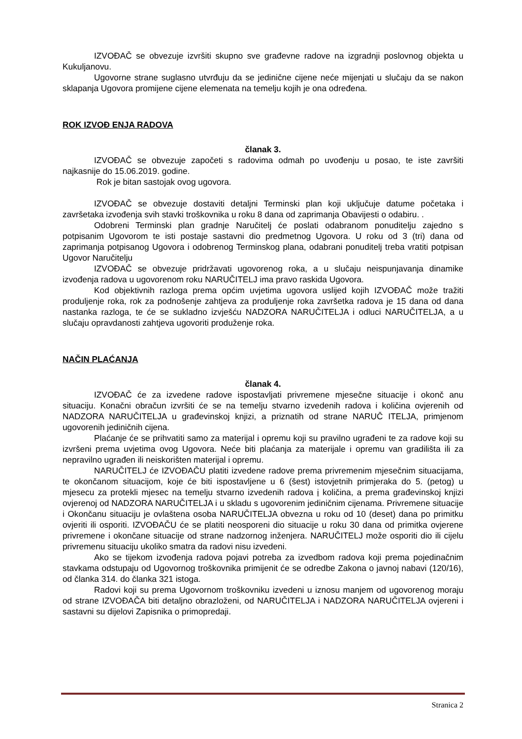IZVOĐAČ se obvezuje izvršiti skupno sve građevne radove na izgradnji poslovnog objekta u Kukuljanovu.
Ugovorne strane suglasno utvrđuju da se jedinične cijene neće mijenjati u slučaju da se nakon sklapanja Ugovora promijene cijene elemenata na temelju kojih je ona određena.
ROK IZVOĐ ENJA RADOVA
članak 3.
IZVOĐAČ se obvezuje započeti s radovima odmah po uvođenju u posao, te iste završiti najkasnije do 15.06.2019. godine.
Rok je bitan sastojak ovog ugovora.
IZVOĐAČ se obvezuje dostaviti detaljni Terminski plan koji uključuje datume početaka i završetaka izvođenja svih stavki troškovnika u roku 8 dana od zaprimanja Obavijesti o odabiru. .
Odobreni Terminski plan gradnje Naručitelj će poslati odabranom ponuditelju zajedno s potpisanim Ugovorom te isti postaje sastavni dio predmetnog Ugovora. U roku od 3 (tri) dana od zaprimanja potpisanog Ugovora i odobrenog Terminskog plana, odabrani ponuditelj treba vratiti potpisan Ugovor Naručitelju
IZVOĐAČ se obvezuje pridržavati ugovorenog roka, a u slučaju neispunjavanja dinamike izvođenja radova u ugovorenom roku NARUČITELJ ima pravo raskida Ugovora.
Kod objektivnih razloga prema općim uvjetima ugovora uslijed kojih IZVOĐAČ može tražiti produljenje roka, rok za podnošenje zahtjeva za produljenje roka završetka radova je 15 dana od dana nastanka razloga, te će se sukladno izvješću NADZORA NARUČITELJA i odluci NARUČITELJA, a u slučaju opravdanosti zahtjeva ugovoriti produženje roka.
NAČIN PLAĆANJA
članak 4.
IZVOĐAČ će za izvedene radove ispostavljati privremene mjesečne situacije i okonč anu situaciju. Konačni obračun izvršiti će se na temelju stvarno izvedenih radova i količina ovjerenih od NADZORA NARUČITELJA u građevinskoj knjizi, a priznatih od strane NARUČ ITELJA, primjenom ugovorenih jediničnih cijena.
Plaćanje će se prihvatiti samo za materijal i opremu koji su pravilno ugrađeni te za radove koji su izvršeni prema uvjetima ovog Ugovora. Neće biti plaćanja za materijale i opremu van gradilišta ili za nepravilno ugrađen ili neiskorišten materijal i opremu.
NARUČITELJ će IZVOĐAČU platiti izvedene radove prema privremenim mjesečnim situacijama, te okončanom situacijom, koje će biti ispostavljene u 6 (šest) istovjetnih primjeraka do 5. (petog) u mjesecu za protekli mjesec na temelju stvarno izvedenih radova i količina, a prema građevinskoj knjizi ovjerenoj od NADZORA NARUČITELJA i u skladu s ugovorenim jediničnim cijenama. Privremene situacije i Okončanu situaciju je ovlaštena osoba NARUČITELJA obvezna u roku od 10 (deset) dana po primitku ovjeriti ili osporiti. IZVOĐAČU će se platiti neosporeni dio situacije u roku 30 dana od primitka ovjerene privremene i okončane situacije od strane nadzornog inženjera. NARUČITELJ može osporiti dio ili cijelu privremenu situaciju ukoliko smatra da radovi nisu izvedeni.
Ako se tijekom izvođenja radova pojavi potreba za izvedbom radova koji prema pojedinačnim stavkama odstupaju od Ugovornog troškovnika primijenit će se odredbe Zakona o javnoj nabavi (120/16), od članka 314. do članka 321 istoga.
Radovi koji su prema Ugovornom troškovniku izvedeni u iznosu manjem od ugovorenog moraju od strane IZVOĐAČA biti detaljno obrazloženi, od NARUČITELJA i NADZORA NARUČITELJA ovjereni i sastavni su dijelovi Zapisnika o primopredaji.
Stranica 2